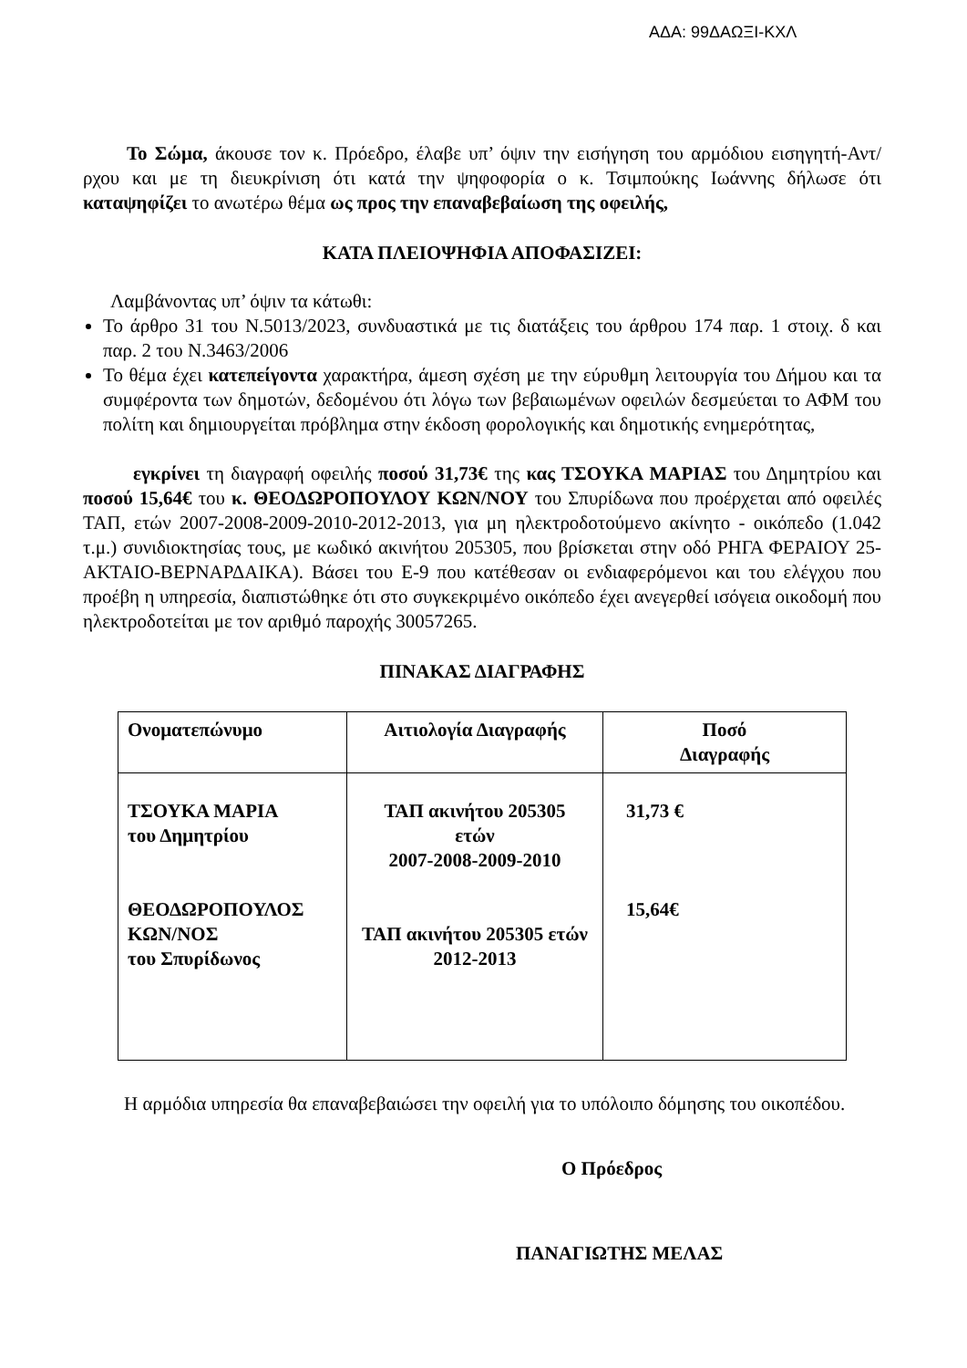ΑΔΑ: 99ΔΑΩΞΙ-ΚΧΛ
Το Σώμα, άκουσε τον κ. Πρόεδρο, έλαβε υπ’ όψιν την εισήγηση του αρμόδιου εισηγητή-Αντ/ρχου και με τη διευκρίνιση ότι κατά την ψηφοφορία ο κ. Τσιμπούκης Ιωάννης δήλωσε ότι καταψηφίζει το ανωτέρω θέμα ως προς την επαναβεβαίωση της οφειλής,
ΚΑΤΑ ΠΛΕΙΟΨΗΦΙΑ ΑΠΟΦΑΣΙΖΕΙ:
Λαμβάνοντας υπ’ όψιν τα κάτωθι:
Το άρθρο 31 του Ν.5013/2023, συνδυαστικά με τις διατάξεις του άρθρου 174 παρ. 1 στοιχ. δ και παρ. 2 του Ν.3463/2006
Το θέμα έχει κατεπείγοντα χαρακτήρα, άμεση σχέση με την εύρυθμη λειτουργία του Δήμου και τα συμφέροντα των δημοτών, δεδομένου ότι λόγω των βεβαιωμένων οφειλών δεσμεύεται το ΑΦΜ του πολίτη και δημιουργείται πρόβλημα στην έκδοση φορολογικής και δημοτικής ενημερότητας,
εγκρίνει τη διαγραφή οφειλής ποσού 31,73€ της κας ΤΣΟΥΚΑ ΜΑΡΙΑΣ του Δημητρίου και ποσού 15,64€ του κ. ΘΕΟΔΩΡΟΠΟΥΛΟΥ ΚΩΝ/ΝΟΥ του Σπυρίδωνα που προέρχεται από οφειλές ΤΑΠ, ετών 2007-2008-2009-2010-2012-2013, για μη ηλεκτροδοτούμενο ακίνητο - οικόπεδο (1.042 τ.μ.) συνιδιοκτησίας τους, με κωδικό ακινήτου 205305, που βρίσκεται στην οδό ΡΗΓΑ ΦΕΡΑΙΟΥ 25-ΑΚΤΑΙΟ-ΒΕΡΝΑΡΔΑΙΚΑ). Βάσει του Ε-9 που κατέθεσαν οι ενδιαφερόμενοι και του ελέγχου που προέβη η υπηρεσία, διαπιστώθηκε ότι στο συγκεκριμένο οικόπεδο έχει ανεγερθεί ισόγεια οικοδομή που ηλεκτροδοτείται με τον αριθμό παροχής 30057265.
ΠΙΝΑΚΑΣ ΔΙΑΓΡΑΦΗΣ
| Ονοματεπώνυμο | Αιτιολογία Διαγραφής | Ποσό Διαγραφής |
| ΤΣΟΥΚΑ ΜΑΡΙΑ του Δημητρίου ΘΕΟΔΩΡΟΠΟΥΛΟΣ ΚΩΝ/ΝΟΣ του Σπυρίδωνος | ΤΑΠ ακινήτου 205305 ετών 2007-2008-2009-2010 ΤΑΠ ακινήτου 205305 ετών 2012-2013 | 31,73 € 15,64€ |
Η αρμόδια υπηρεσία θα επαναβεβαιώσει την οφειλή για το υπόλοιπο δόμησης του οικοπέδου.
Ο Πρόεδρος
ΠΑΝΑΓΙΩΤΗΣ ΜΕΛΑΣ